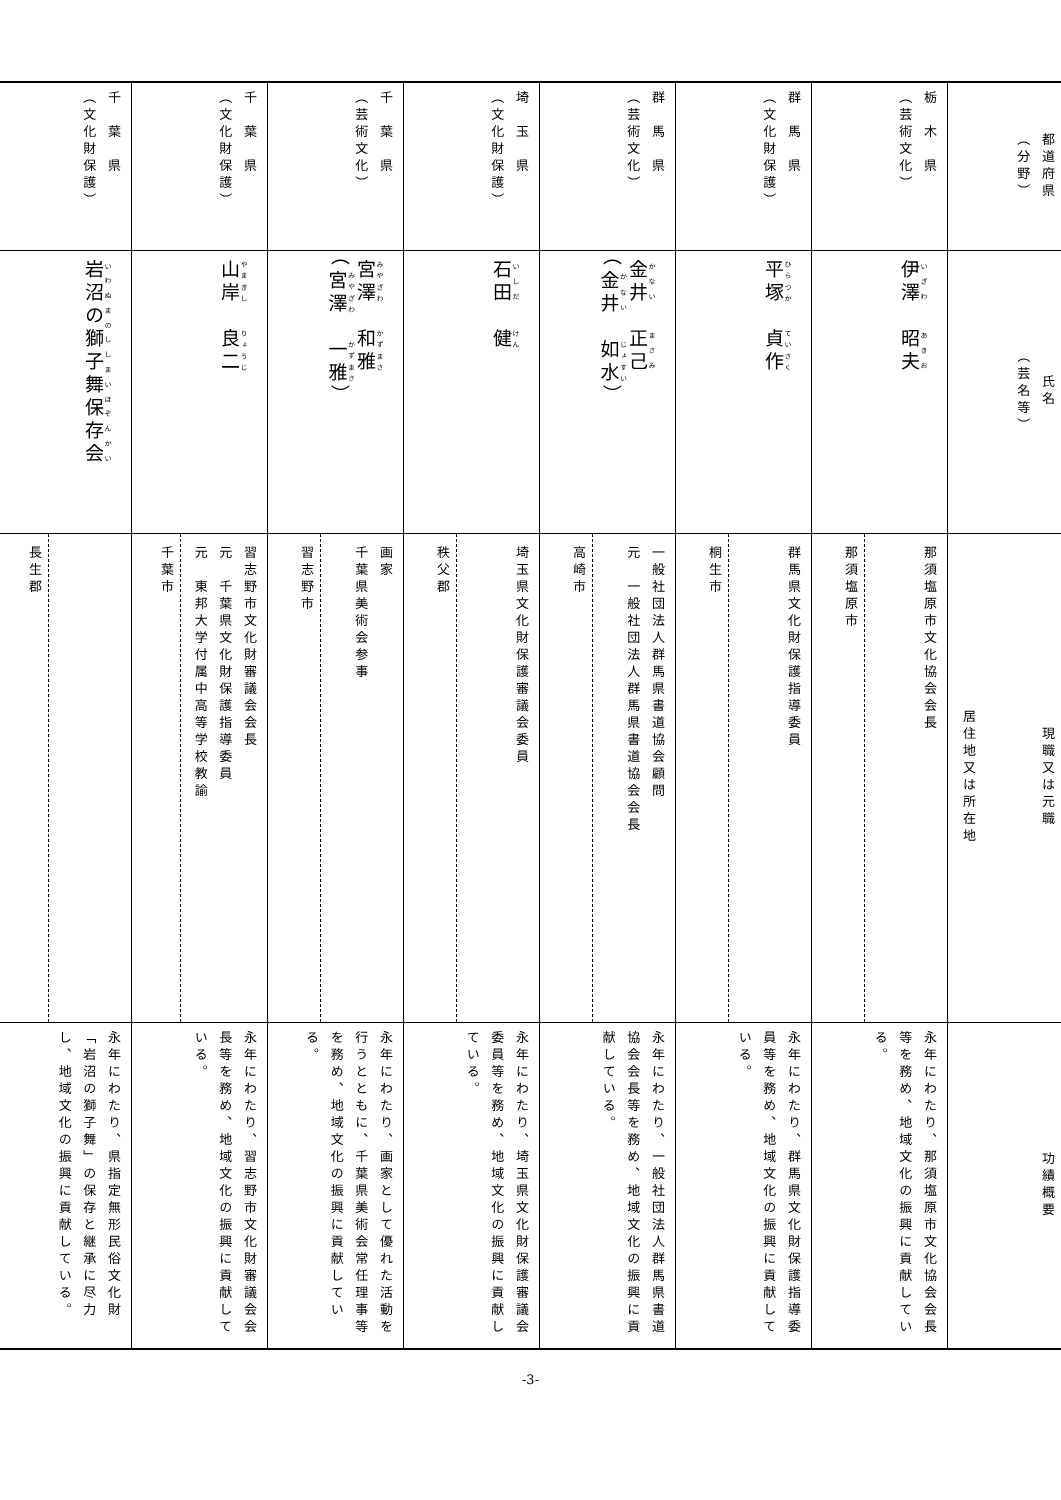| 都道府県 （分野） | 氏名 （芸名等） | 現職又は元職 居住地又は所在地 | 功績概要 |
| --- | --- | --- | --- |
| 栃 木 県 （芸術文化） | 伊澤 昭夫 | 那須塩原市文化協会会長 那須塩原市 | 永年にわたり、那須塩原市文化協会会長等を務め、地域文化の振興に貢献している。 |
| 群 馬 県 （文化財保護） | 平塚 貞作 | 群馬県文化財保護指導委員 桐生市 | 永年にわたり、群馬県文化財保護指導委員等を務め、地域文化の振興に貢献している。 |
| 群 馬 県 （芸術文化） | 金井 正己 （ 金井 如水 ） | 一般社団法人群馬県書道協会顧問 元 一般社団法人群馬県書道協会会長 高崎市 | 永年にわたり、一般社団法人群馬県書道協会会長等を務め、地域文化の振興に貢献している。 |
| 埼 玉 県 （文化財保護） | 石田 健 | 埼玉県文化財保護審議会委員 秩父郡 | 永年にわたり、埼玉県文化財保護審議会委員等を務め、地域文化の振興に貢献している。 |
| 千 葉 県 （芸術文化） | 宮澤 和雅 （ 宮澤 一雅 ） | 画家 千葉県美術会参事 習志野市 | 永年にわたり、画家として優れた活動を行うとともに、千葉県美術会常任理事等を務め、地域文化の振興に貢献している。 |
| 千 葉 県 （文化財保護） | 山岸 良二 | 習志野市文化財審議会会長 元 千葉県文化財保護指導委員 元 東邦大学付属中高等学校教諭 千葉市 | 永年にわたり、習志野市文化財審議会会長等を務め、地域文化の振興に貢献している。 |
| 千 葉 県 （文化財保護） | 岩沼の獅子舞保存会 | 長生郡 | 永年にわたり、県指定無形民俗文化財「岩沼の獅子舞」の保存と継承に尽力し、地域文化の振興に貢献している。 |
-3-